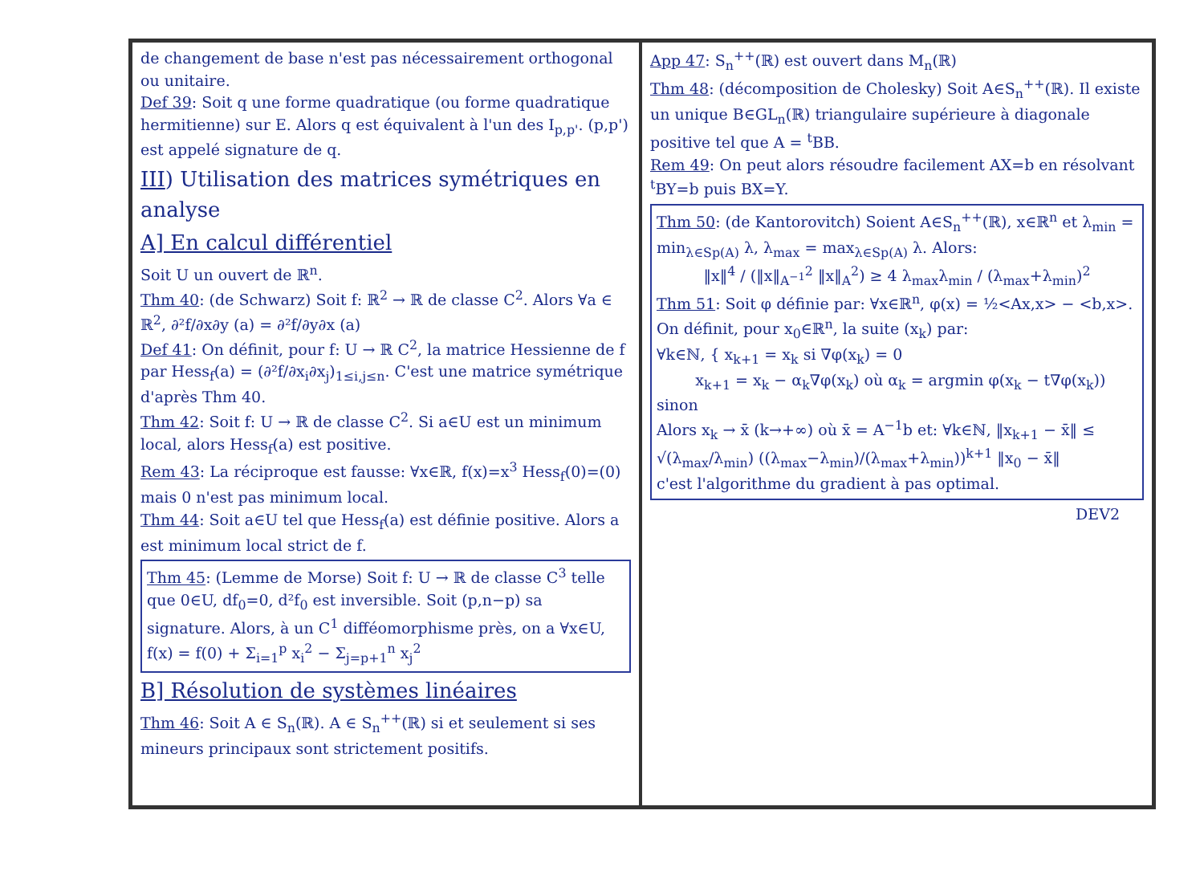de changement de base n'est pas nécessairement orthogonal ou unitaire.
Def 39: Soit q une forme quadratique (ou forme quadratique hermitienne) sur E. Alors q est équivalent à l'un des I<sub>p,p'</sub>. (p,p') est appelé signature de q.
III) Utilisation des matrices symétriques en analyse
A] En calcul différentiel
Soit U un ouvert de ℝ<sup>n</sup>.
Thm 40: (de Schwarz) Soit f: ℝ<sup>2</sup> → ℝ de classe C<sup>2</sup>. Alors ∀a ∈ ℝ<sup>2</sup>, ∂²f/∂x∂y (a) = ∂²f/∂y∂x (a)
Def 41: On définit, pour f: U → ℝ C<sup>2</sup>, la matrice Hessienne de f par Hess<sub>f</sub>(a) = (∂²f/∂x<sub>i</sub>∂x<sub>j</sub>)<sub>1≤i,j≤n</sub>. C'est une matrice symétrique d'après Thm 40.
Thm 42: Soit f: U → ℝ de classe C<sup>2</sup>. Si a∈U est un minimum local, alors Hess<sub>f</sub>(a) est positive.
Rem 43: La réciproque est fausse: ∀x∈ℝ, f(x)=x<sup>3</sup> Hess<sub>f</sub>(0)=(0) mais 0 n'est pas minimum local.
Thm 44: Soit a∈U tel que Hess<sub>f</sub>(a) est définie positive. Alors a est minimum local strict de f.
Thm 45: (Lemme de Morse) Soit f: U → ℝ de classe C<sup>3</sup> telle que 0∈U, df<sub>0</sub>=0, d²f<sub>0</sub> est inversible. Soit (p,n−p) sa signature. Alors, à un C<sup>1</sup> difféomorphisme près, on a ∀x∈U, f(x) = f(0) + Σ<sub>i=1</sub><sup>p</sup> x<sub>i</sub><sup>2</sup> − Σ<sub>j=p+1</sub><sup>n</sup> x<sub>j</sub><sup>2</sup>
B] Résolution de systèmes linéaires
Thm 46: Soit A ∈ S<sub>n</sub>(ℝ). A ∈ S<sub>n</sub><sup>++</sup>(ℝ) si et seulement si ses mineurs principaux sont strictement positifs.
App 47: S<sub>n</sub><sup>++</sup>(ℝ) est ouvert dans M<sub>n</sub>(ℝ)
Thm 48: (décomposition de Cholesky) Soit A∈S<sub>n</sub><sup>++</sup>(ℝ). Il existe un unique B∈GL<sub>n</sub>(ℝ) triangulaire supérieure à diagonale positive tel que A = <sup>t</sup>BB.
Rem 49: On peut alors résoudre facilement AX=b en résolvant <sup>t</sup>BY=b puis BX=Y.
Thm 50: (de Kantorovitch) Soient A∈S<sub>n</sub><sup>++</sup>(ℝ), x∈ℝ<sup>n</sup> et λ<sub>min</sub> = min<sub>λ∈Sp(A)</sub> λ, λ<sub>max</sub> = max<sub>λ∈Sp(A)</sub> λ. Alors:
‖x‖<sup>4</sup> / (‖x‖<sub>A<sup>−1</sup></sub><sup>2</sup> ‖x‖<sub>A</sub><sup>2</sup>) ≥ 4 λ<sub>max</sub>λ<sub>min</sub> / (λ<sub>max</sub>+λ<sub>min</sub>)<sup>2</sup>
Thm 51: Soit φ définie par: ∀x∈ℝ<sup>n</sup>, φ(x) = ½<Ax,x> − <b,x>. On définit, pour x<sub>0</sub>∈ℝ<sup>n</sup>, la suite (x<sub>k</sub>) par:
∀k∈ℕ, { x<sub>k+1</sub> = x<sub>k</sub> si ∇φ(x<sub>k</sub>) = 0
x<sub>k+1</sub> = x<sub>k</sub> − α<sub>k</sub>∇φ(x<sub>k</sub>) où α<sub>k</sub> = argmin φ(x<sub>k</sub> − t∇φ(x<sub>k</sub>)) sinon
Alors x<sub>k</sub> → x̄ (k→+∞) où x̄ = A<sup>−1</sup>b et: ∀k∈ℕ, ‖x<sub>k+1</sub> − x̄‖ ≤ √(λ<sub>max</sub>/λ<sub>min</sub>) ((λ<sub>max</sub>−λ<sub>min</sub>)/(λ<sub>max</sub>+λ<sub>min</sub>))<sup>k+1</sup> ‖x<sub>0</sub> − x̄‖
c'est l'algorithme du gradient à pas optimal.
DEV2